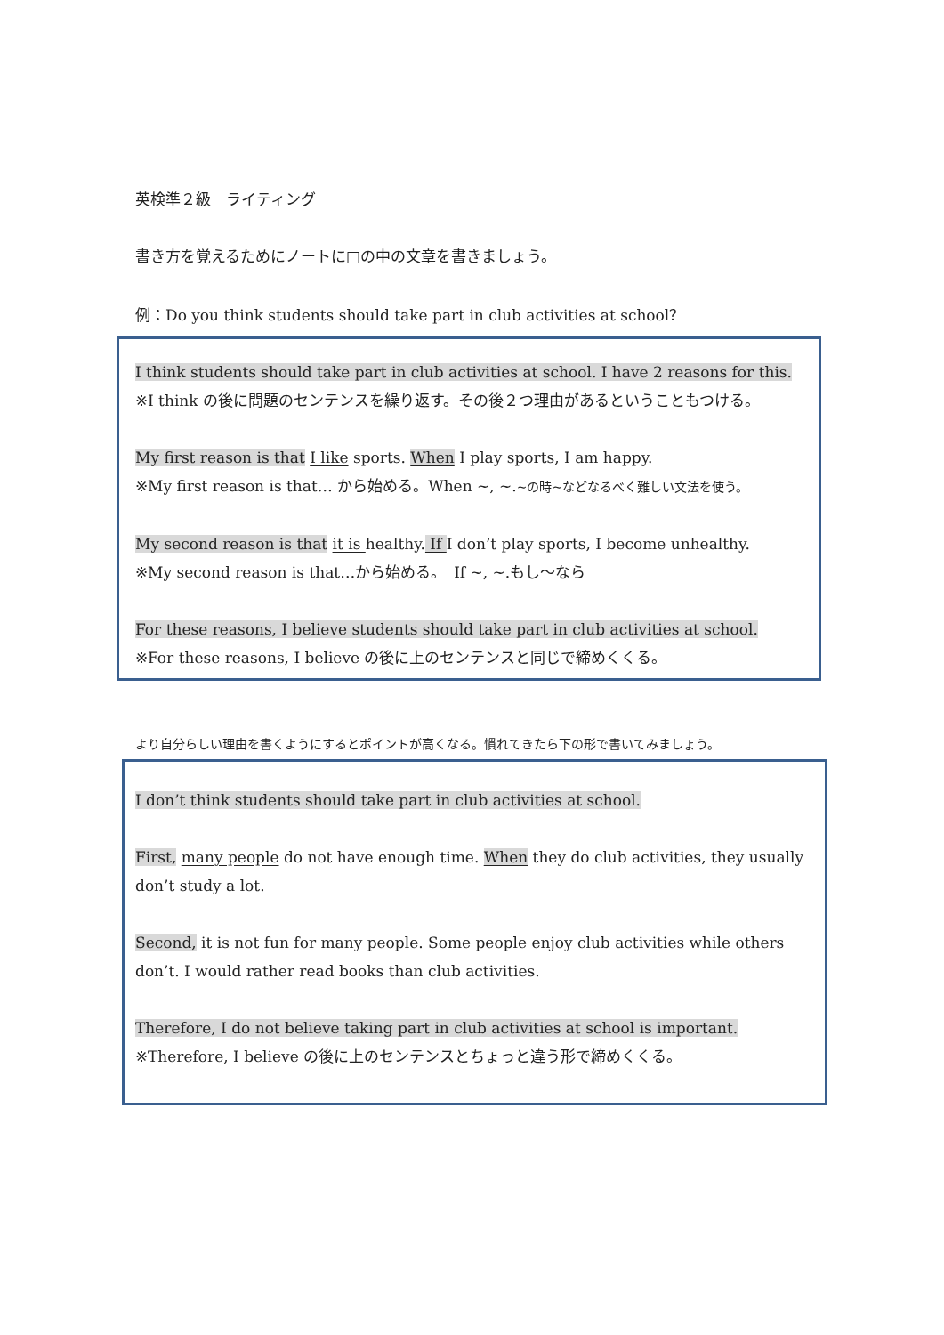英検準２級　ライティング
書き方を覚えるためにノートに□の中の文章を書きましょう。
例：Do you think students should take part in club activities at school？
I think students should take part in club activities at school. I have 2 reasons for this.
※I think の後に問題のセンテンスを繰り返す。その後２つ理由があるということもつける。
My first reason is that I like sports. When I play sports, I am happy.
※My first reason is that… から始める。When ~, ~.~の時~などなるべく難しい文法を使う。
My second reason is that it is healthy. If I don’t play sports, I become unhealthy.
※My second reason is that…から始める。　If ~, ~.もし～なら
For these reasons, I believe students should take part in club activities at school.
※For these reasons, I believe の後に上のセンテンスと同じで締めくくる。
より自分らしい理由を書くようにするとポイントが高くなる。慣れてきたら下の形で書いてみましょう。
I don’t think students should take part in club activities at school.
First, many people do not have enough time. When they do club activities, they usually don’t study a lot.
Second, it is not fun for many people. Some people enjoy club activities while others don’t. I would rather read books than club activities.
Therefore, I do not believe taking part in club activities at school is important.
※Therefore, I believe の後に上のセンテンスとちょっと違う形で締めくくる。